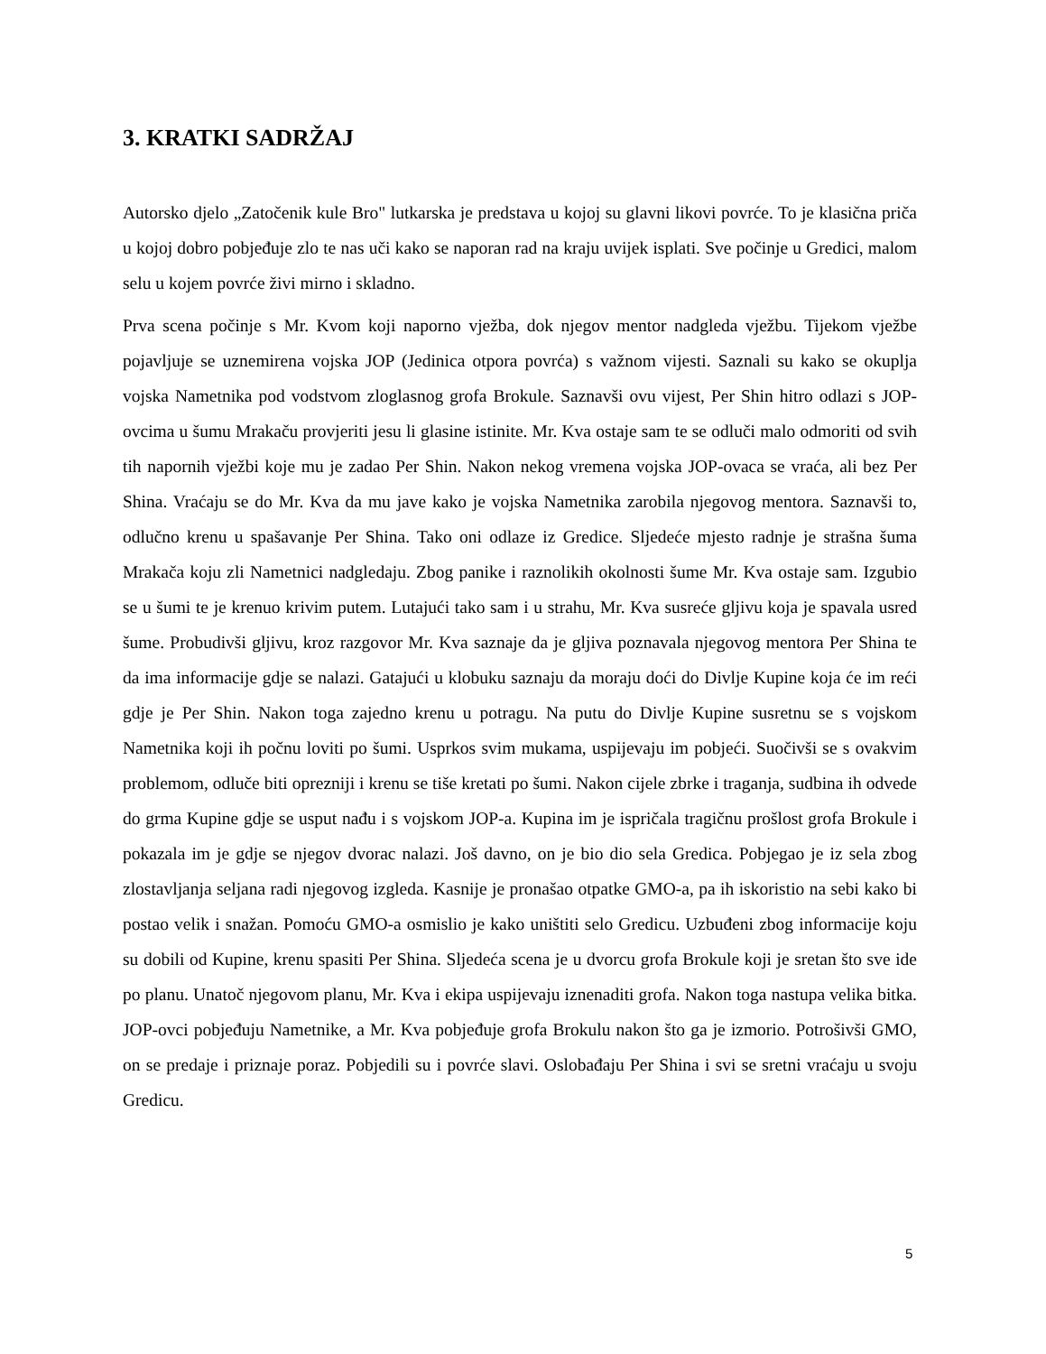3. KRATKI SADRŽAJ
Autorsko djelo „Zatočenik kule Bro" lutkarska je predstava u kojoj su glavni likovi povrće. To je klasična priča u kojoj dobro pobjeđuje zlo te nas uči kako se naporan rad na kraju uvijek isplati. Sve počinje u Gredici, malom selu u kojem povrće živi mirno i skladno.
Prva scena počinje s Mr. Kvom koji naporno vježba, dok njegov mentor nadgleda vježbu. Tijekom vježbe pojavljuje se uznemirena vojska JOP (Jedinica otpora povrća) s važnom vijesti. Saznali su kako se okuplja vojska Nametnika pod vodstvom zloglasnog grofa Brokule. Saznavši ovu vijest, Per Shin hitro odlazi s JOP-ovcima u šumu Mrakaču provjeriti jesu li glasine istinite. Mr. Kva ostaje sam te se odluči malo odmoriti od svih tih napornih vježbi koje mu je zadao Per Shin. Nakon nekog vremena vojska JOP-ovaca se vraća, ali bez Per Shina. Vraćaju se do Mr. Kva da mu jave kako je vojska Nametnika zarobila njegovog mentora. Saznavši to, odlučno krenu u spašavanje Per Shina. Tako oni odlaze iz Gredice. Sljedeće mjesto radnje je strašna šuma Mrakača koju zli Nametnici nadgledaju. Zbog panike i raznolikih okolnosti šume Mr. Kva ostaje sam. Izgubio se u šumi te je krenuo krivim putem. Lutajući tako sam i u strahu, Mr. Kva susreće gljivu koja je spavala usred šume. Probudivši gljivu, kroz razgovor Mr. Kva saznaje da je gljiva poznavala njegovog mentora Per Shina te da ima informacije gdje se nalazi. Gatajući u klobuku saznaju da moraju doći do Divlje Kupine koja će im reći gdje je Per Shin. Nakon toga zajedno krenu u potragu. Na putu do Divlje Kupine susretnu se s vojskom Nametnika koji ih počnu loviti po šumi. Usprkos svim mukama, uspijevaju im pobjeći. Suočivši se s ovakvim problemom, odluče biti oprezniji i krenu se tiše kretati po šumi. Nakon cijele zbrke i traganja, sudbina ih odvede do grma Kupine gdje se usput nađu i s vojskom JOP-a. Kupina im je ispričala tragičnu prošlost grofa Brokule i pokazala im je gdje se njegov dvorac nalazi. Još davno, on je bio dio sela Gredica. Pobjegao je iz sela zbog zlostavljanja seljana radi njegovog izgleda. Kasnije je pronašao otpatke GMO-a, pa ih iskoristio na sebi kako bi postao velik i snažan. Pomoću GMO-a osmislio je kako uništiti selo Gredicu. Uzbuđeni zbog informacije koju su dobili od Kupine, krenu spasiti Per Shina. Sljedeća scena je u dvorcu grofa Brokule koji je sretan što sve ide po planu. Unatoč njegovom planu, Mr. Kva i ekipa uspijevaju iznenaditi grofa. Nakon toga nastupa velika bitka. JOP-ovci pobjeđuju Nametnike, a Mr. Kva pobjeđuje grofa Brokulu nakon što ga je izmorio. Potrošivši GMO, on se predaje i priznaje poraz. Pobjedili su i povrće slavi. Oslobađaju Per Shina i svi se sretni vraćaju u svoju Gredicu.
5